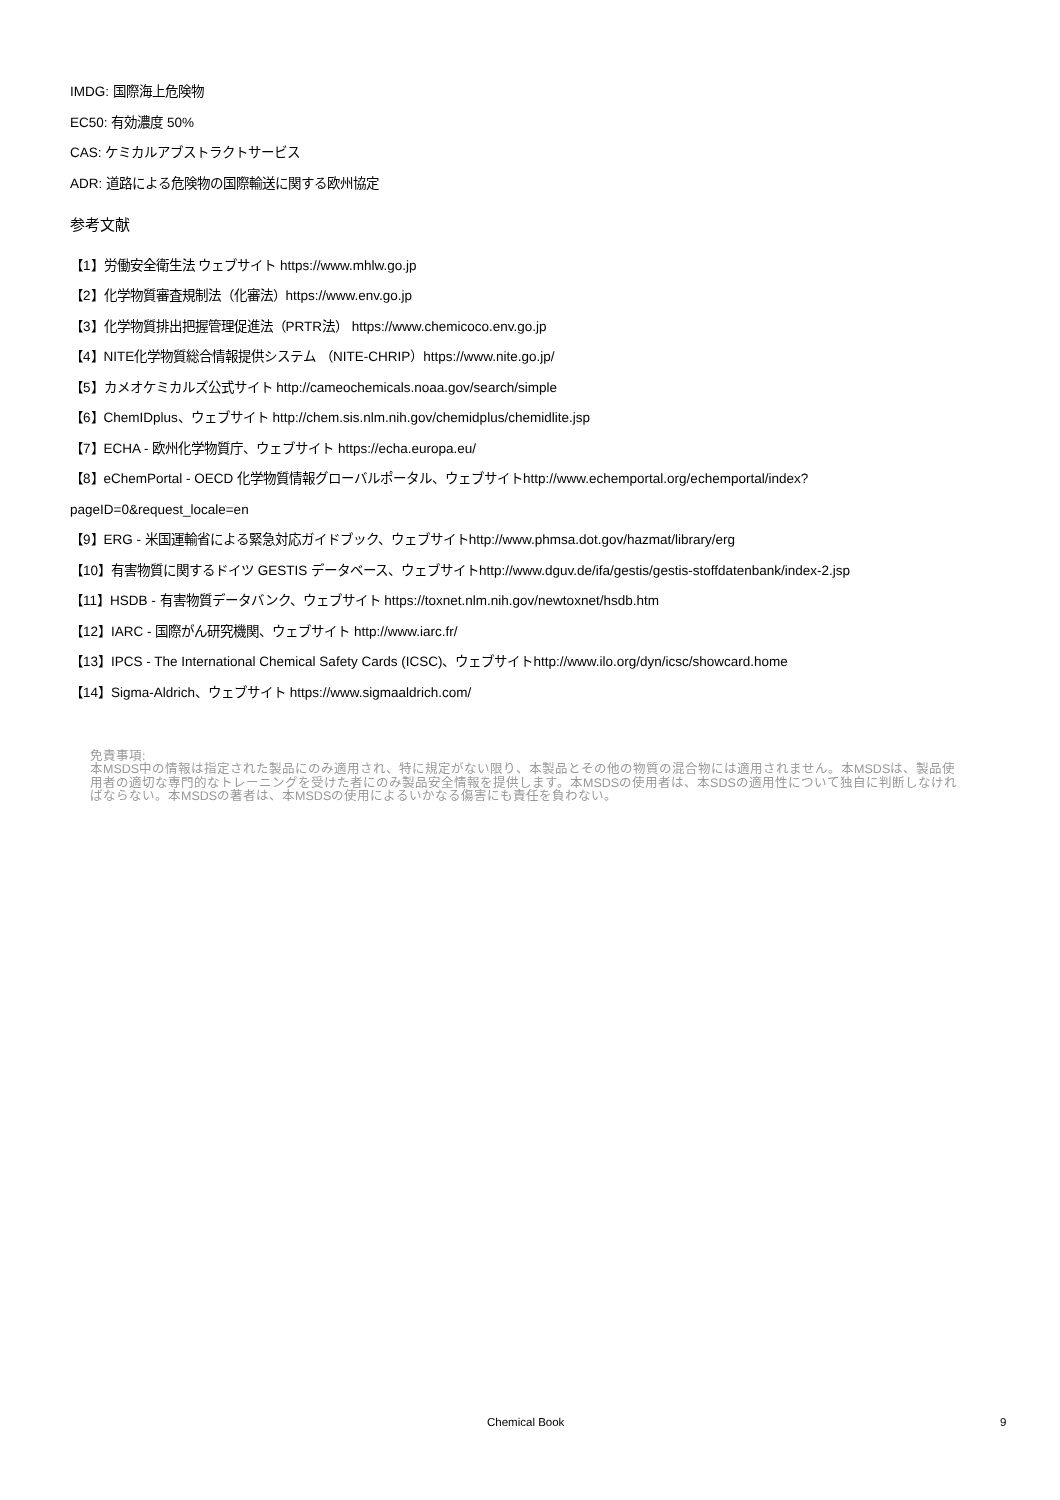IMDG: 国際海上危険物
EC50: 有効濃度 50%
CAS: ケミカルアブストラクトサービス
ADR: 道路による危険物の国際輸送に関する欧州協定
参考文献
【1】労働安全衛生法 ウェブサイト https://www.mhlw.go.jp
【2】化学物質審査規制法（化審法）https://www.env.go.jp
【3】化学物質排出把握管理促進法（PRTR法） https://www.chemicoco.env.go.jp
【4】NITE化学物質総合情報提供システム （NITE-CHRIP）https://www.nite.go.jp/
【5】カメオケミカルズ公式サイト http://cameochemicals.noaa.gov/search/simple
【6】ChemIDplus、ウェブサイト http://chem.sis.nlm.nih.gov/chemidplus/chemidlite.jsp
【7】ECHA - 欧州化学物質庁、ウェブサイト https://echa.europa.eu/
【8】eChemPortal - OECD 化学物質情報グローバルポータル、ウェブサイトhttp://www.echemportal.org/echemportal/index?
pageID=0&request_locale=en
【9】ERG - 米国運輸省による緊急対応ガイドブック、ウェブサイトhttp://www.phmsa.dot.gov/hazmat/library/erg
【10】有害物質に関するドイツ GESTIS データベース、ウェブサイトhttp://www.dguv.de/ifa/gestis/gestis-stoffdatenbank/index-2.jsp
【11】HSDB - 有害物質データバンク、ウェブサイト https://toxnet.nlm.nih.gov/newtoxnet/hsdb.htm
【12】IARC - 国際がん研究機関、ウェブサイト http://www.iarc.fr/
【13】IPCS - The International Chemical Safety Cards (ICSC)、ウェブサイトhttp://www.ilo.org/dyn/icsc/showcard.home
【14】Sigma-Aldrich、ウェブサイト https://www.sigmaaldrich.com/
免責事項:
本MSDS中の情報は指定された製品にのみ適用され、特に規定がない限り、本製品とその他の物質の混合物には適用されません。本MSDSは、製品使用者の適切な専門的なトレーニングを受けた者にのみ製品安全情報を提供します。本MSDSの使用者は、本SDSの適用性について独自に判断しなければならない。本MSDSの著者は、本MSDSの使用によるいかなる傷害にも責任を負わない。
Chemical Book 9